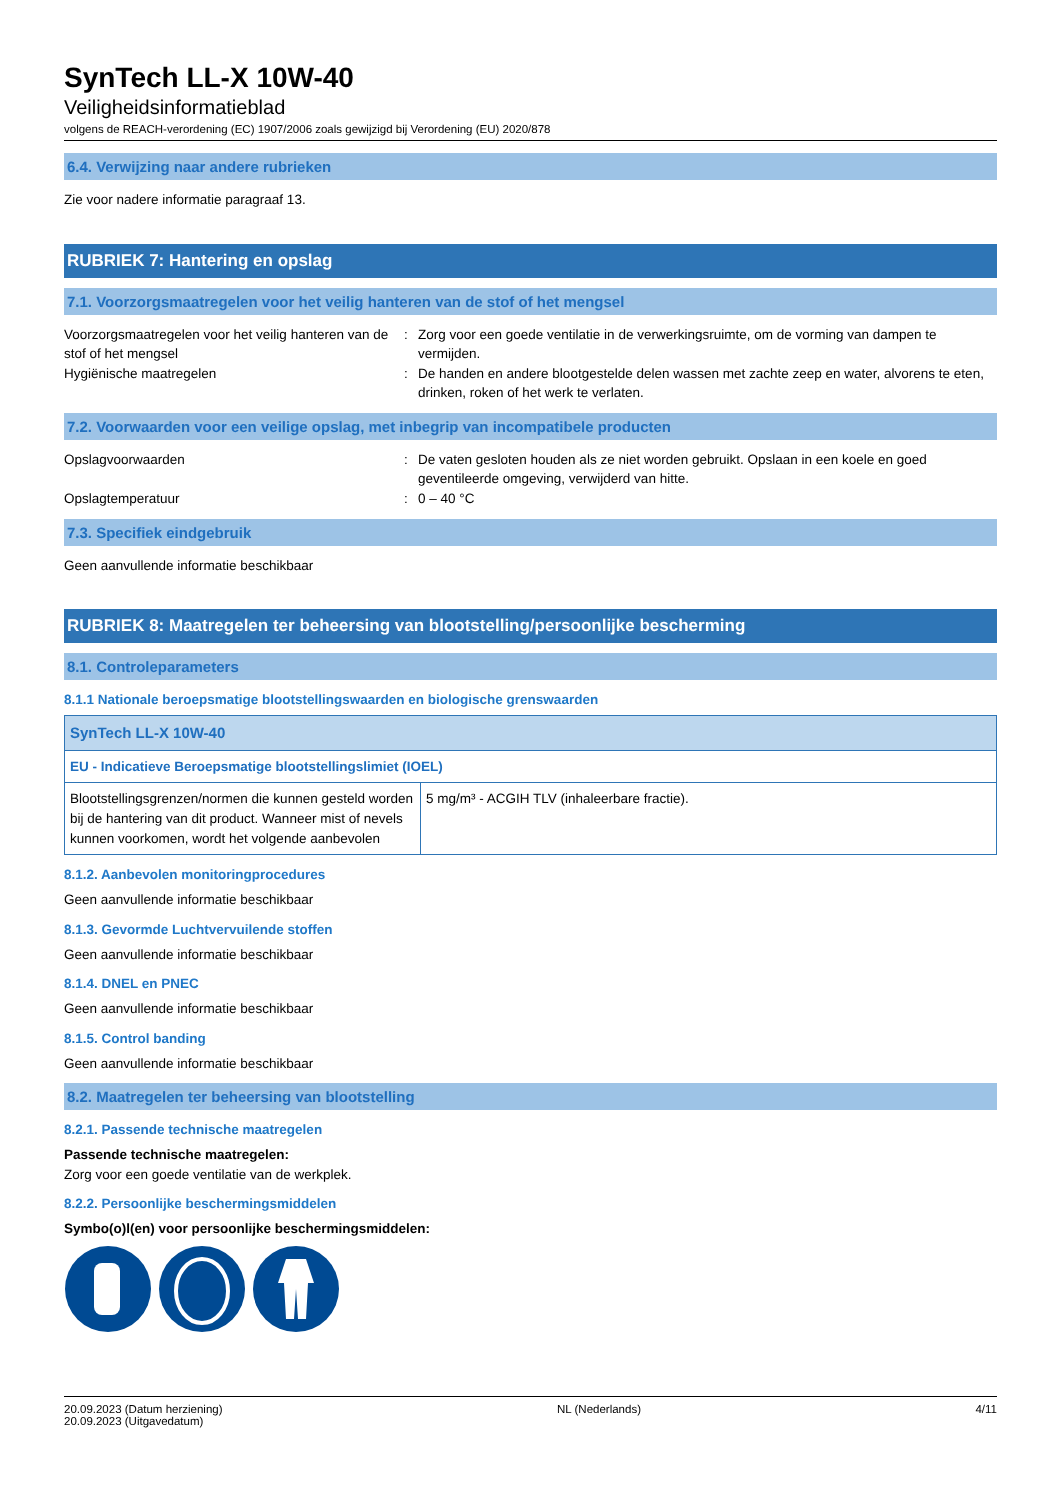SynTech LL-X 10W-40
Veiligheidsinformatieblad
volgens de REACH-verordening (EC) 1907/2006 zoals gewijzigd bij Verordening (EU) 2020/878
6.4. Verwijzing naar andere rubrieken
Zie voor nadere informatie paragraaf 13.
RUBRIEK 7: Hantering en opslag
7.1. Voorzorgsmaatregelen voor het veilig hanteren van de stof of het mengsel
Voorzorgsmaatregelen voor het veilig hanteren van de stof of het mengsel
:
Zorg voor een goede ventilatie in de verwerkingsruimte, om de vorming van dampen te vermijden.
Hygiënische maatregelen
:
De handen en andere blootgestelde delen wassen met zachte zeep en water, alvorens te eten, drinken, roken of het werk te verlaten.
7.2. Voorwaarden voor een veilige opslag, met inbegrip van incompatibele producten
Opslagvoorwaarden
:
De vaten gesloten houden als ze niet worden gebruikt. Opslaan in een koele en goed geventileerde omgeving, verwijderd van hitte.
Opslagtemperatuur
:
0 – 40 °C
7.3. Specifiek eindgebruik
Geen aanvullende informatie beschikbaar
RUBRIEK 8: Maatregelen ter beheersing van blootstelling/persoonlijke bescherming
8.1. Controleparameters
8.1.1 Nationale beroepsmatige blootstellingswaarden en biologische grenswaarden
| SynTech LL-X 10W-40 | |
| --- | --- |
| EU - Indicatieve Beroepsmatige blootstellingslimiet (IOEL) | |
| Blootstellingsgrenzen/normen die kunnen gesteld worden bij de hantering van dit product. Wanneer mist of nevels kunnen voorkomen, wordt het volgende aanbevolen | 5 mg/m³ - ACGIH TLV (inhaleerbare fractie). |
8.1.2. Aanbevolen monitoringprocedures
Geen aanvullende informatie beschikbaar
8.1.3. Gevormde Luchtvervuilende stoffen
Geen aanvullende informatie beschikbaar
8.1.4. DNEL en PNEC
Geen aanvullende informatie beschikbaar
8.1.5. Control banding
Geen aanvullende informatie beschikbaar
8.2. Maatregelen ter beheersing van blootstelling
8.2.1. Passende technische maatregelen
Passende technische maatregelen:
Zorg voor een goede ventilatie van de werkplek.
8.2.2. Persoonlijke beschermingsmiddelen
Symbo(o)l(en) voor persoonlijke beschermingsmiddelen:
20.09.2023 (Datum herziening)
20.09.2023 (Uitgavedatum)
NL (Nederlands) 4/11